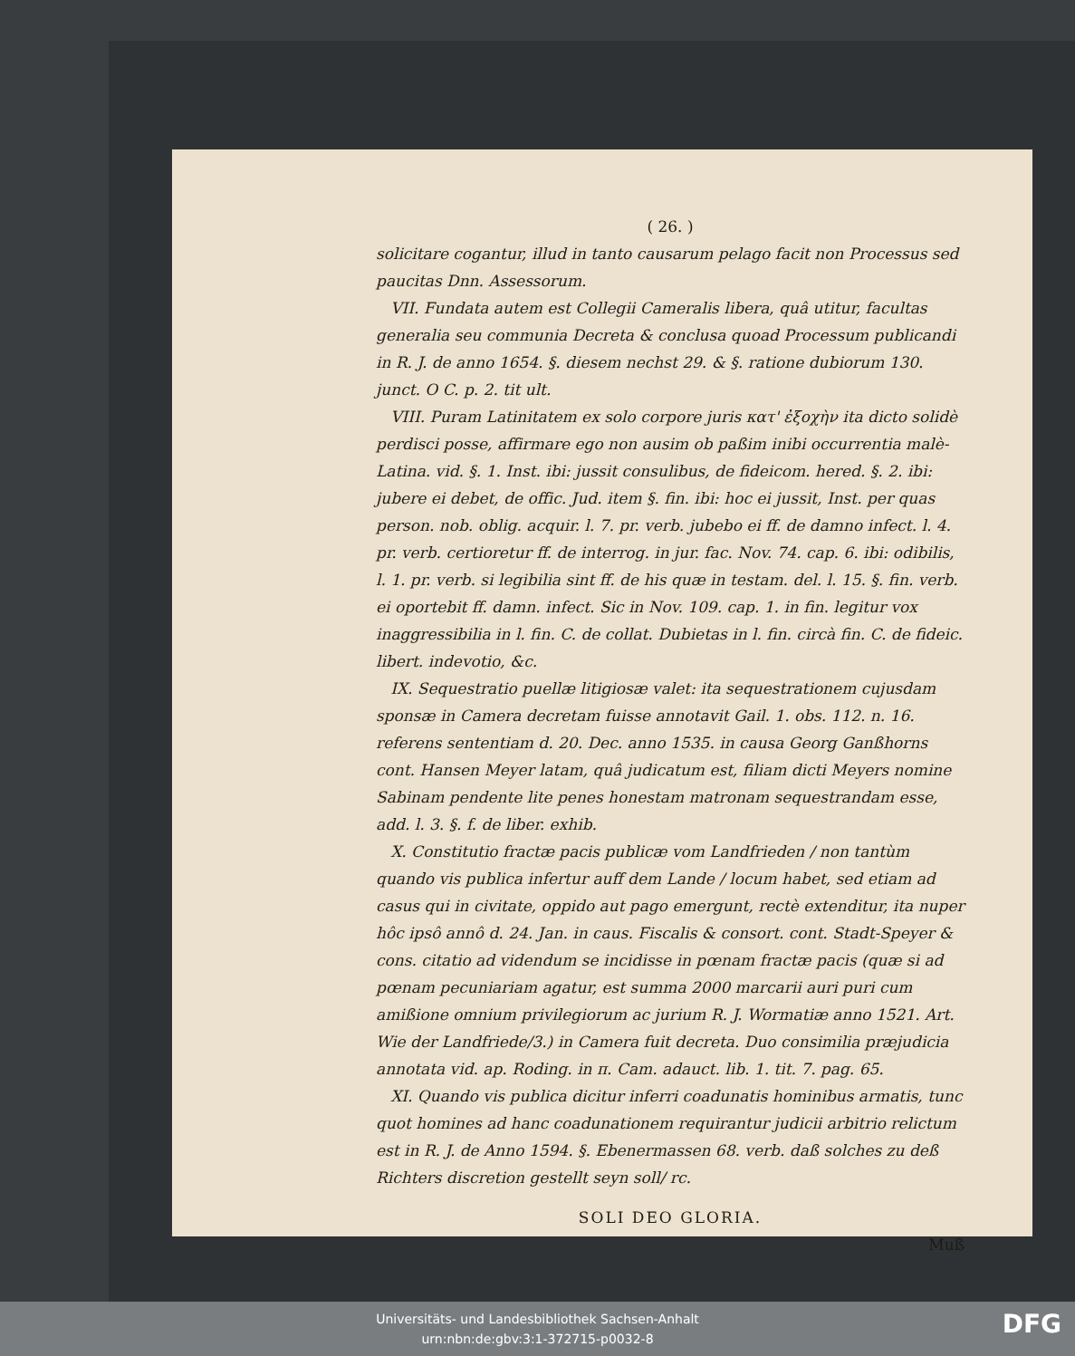( 26. )
solicitare cogantur, illud in tanto causarum pelago facit non Processus sed paucitas Dnn. Assessorum.
VII. Fundata autem est Collegii Cameralis libera, quâ utitur, facultas generalia seu communia Decreta & conclusa quoad Processum publicandi in R. J. de anno 1654. §. diesem nechst 29. & §. ratione dubiorum 130. junct. O C. p. 2. tit ult.
VIII. Puram Latinitatem ex solo corpore juris κατ' ἐξοχὴν ita dicto solidè perdisci posse, affirmare ego non ausim ob paßim inibi occurrentia malè-Latina. vid. §. 1. Inst. ibi: jussit consulibus, de fideicom. hered. §. 2. ibi: jubere ei debet, de offic. Jud. item §. fin. ibi: hoc ei jussit, Inst. per quas person. nob. oblig. acquir. l. 7. pr. verb. jubebo ei ff. de damno infect. l. 4. pr. verb. certioretur ff. de interrog. in jur. fac. Nov. 74. cap. 6. ibi: odibilis, l. 1. pr. verb. si legibilia sint ff. de his quæ in testam. del. l. 15. §. fin. verb. ei oportebit ff. damn. infect. Sic in Nov. 109. cap. 1. in fin. legitur vox inaggressibilia in l. fin. C. de collat. Dubietas in l. fin. circà fin. C. de fideic. libert. indevotio, &c.
IX. Sequestratio puellæ litigiosæ valet: ita sequestrationem cujusdam sponsæ in Camera decretam fuisse annotavit Gail. 1. obs. 112. n. 16. referens sententiam d. 20. Dec. anno 1535. in causa Georg Ganßhorns cont. Hansen Meyer latam, quâ judicatum est, filiam dicti Meyers nomine Sabinam pendente lite penes honestam matronam sequestrandam esse, add. l. 3. §. f. de liber. exhib.
X. Constitutio fractæ pacis publicæ vom Landfrieden / non tantùm quando vis publica infertur auff dem Lande / locum habet, sed etiam ad casus qui in civitate, oppido aut pago emergunt, rectè extenditur, ita nuper hôc ipsô annô d. 24. Jan. in caus. Fiscalis & consort. cont. Stadt-Speyer & cons. citatio ad videndum se incidisse in pœnam fractæ pacis (quæ si ad pœnam pecuniariam agatur, est summa 2000 marcarii auri puri cum amißione omnium privilegiorum ac jurium R. J. Wormatiæ anno 1521. Art. Wie der Landfriede/3.) in Camera fuit decreta. Duo consimilia præjudicia annotata vid. ap. Roding. in π. Cam. adauct. lib. 1. tit. 7. pag. 65.
XI. Quando vis publica dicitur inferri coadunatis hominibus armatis, tunc quot homines ad hanc coadunationem requirantur judicii arbitrio relictum est in R. J. de Anno 1594. §. Ebenermassen 68. verb. daß solches zu deß Richters discretion gestellt seyn soll/ rc.
SOLI DEO GLORIA.
Muß
Universitäts- und Landesbibliothek Sachsen-Anhalt
urn:nbn:de:gbv:3:1-372715-p0032-8
DFG